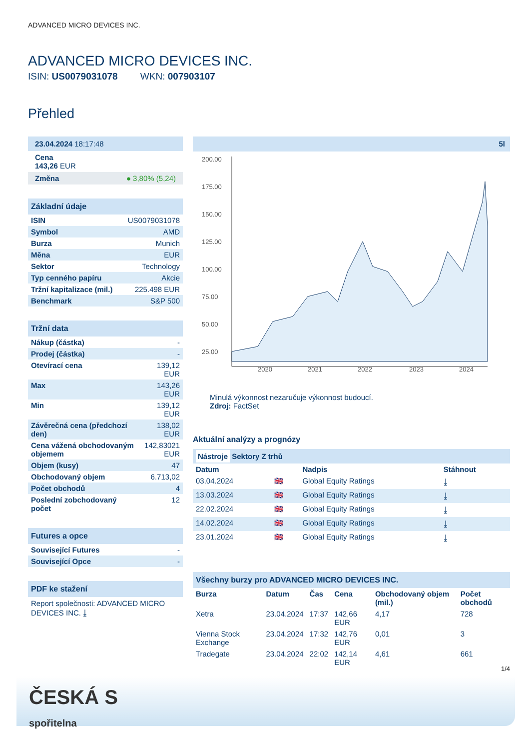ADVANCED MICRO DEVICES INC.
ADVANCED MICRO DEVICES INC.
ISIN: US0079031078 WKN: 007903107
Přehled
23.04.2024 18:17:48
Cena
143,26 EUR
Změna ● 3,80% (5,24)
Základní údaje
| ISIN | US0079031078 |
| Symbol | AMD |
| Burza | Munich |
| Měna | EUR |
| Sektor | Technology |
| Typ cenného papíru | Akcie |
| Tržní kapitalizace (mil.) | 225.498 EUR |
| Benchmark | S&P 500 |
Tržní data
| Nákup (částka) | - |
| Prodej (částka) | - |
| Otevírací cena | 139,12 EUR |
| Max | 143,26 EUR |
| Min | 139,12 EUR |
| Závěrečná cena (předchozí den) | 138,02 EUR |
| Cena vážená obchodovaným objemem | 142,83021 EUR |
| Objem (kusy) | 47 |
| Obchodovaný objem | 6.713,02 |
| Počet obchodů | 4 |
| Poslední zobchodovaný počet | 12 |
Futures a opce
| Související Futures | - |
| Související Opce | - |
PDF ke stažení
Report společnosti: ADVANCED MICRO DEVICES INC. ⤓
5l
200.00
175.00
150.00
125.00
100.00
75.00
50.00
25.00
2020
2021
2022
2023
2024
Minulá výkonnost nezaručuje výkonnost budoucí.
Zdroj: FactSet
Aktuální analýzy a prognózy
Nástroje Sektory Z trhů
| Datum | | Nadpis | Stáhnout |
| --- | --- | --- | --- |
| 03.04.2024 | 🇬🇧 | Global Equity Ratings | ⤓ |
| 13.03.2024 | 🇬🇧 | Global Equity Ratings | ⤓ |
| 22.02.2024 | 🇬🇧 | Global Equity Ratings | ⤓ |
| 14.02.2024 | 🇬🇧 | Global Equity Ratings | ⤓ |
| 23.01.2024 | 🇬🇧 | Global Equity Ratings | ⤓ |
Všechny burzy pro ADVANCED MICRO DEVICES INC.
| Burza | Datum | Čas | Cena | Obchodovaný objem (mil.) | Počet obchodů |
| --- | --- | --- | --- | --- | --- |
| Xetra | 23.04.2024 | 17:37 | 142,66 EUR | 4,17 | 728 |
| Vienna Stock Exchange | 23.04.2024 | 17:32 | 142,76 EUR | 0,01 | 3 |
| Tradegate | 23.04.2024 | 22:02 | 142,14 EUR | 4,61 | 661 |
1/4
ČESKÁ S
spořitelna